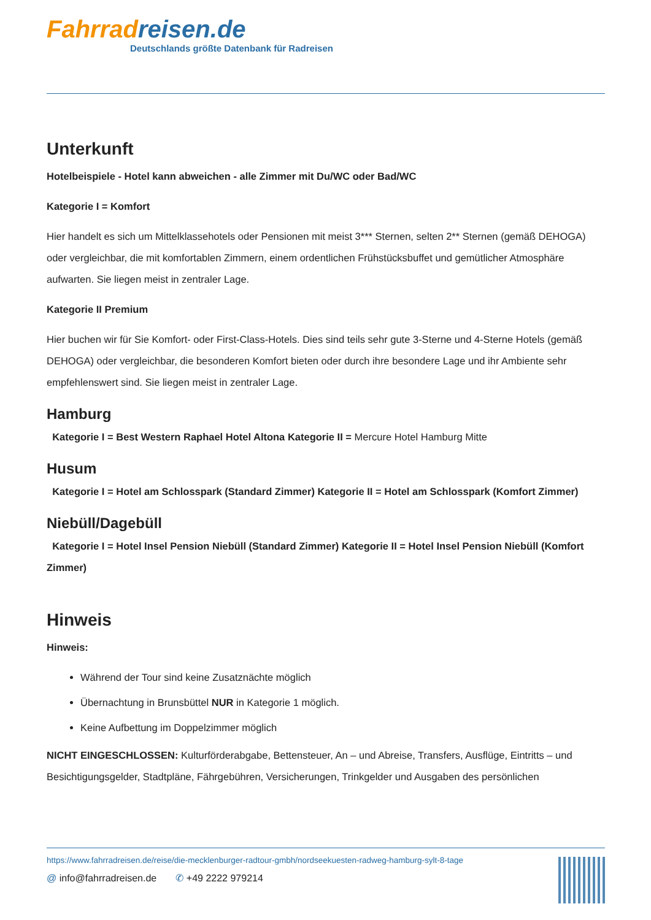Fahrrad reisen.de
Deutschlands größte Datenbank für Radreisen
Unterkunft
Hotelbeispiele - Hotel kann abweichen - alle Zimmer mit Du/WC oder Bad/WC
Kategorie I = Komfort
Hier handelt es sich um Mittelklassehotels oder Pensionen mit meist 3*** Sternen, selten 2** Sternen (gemäß DEHOGA) oder vergleichbar, die mit komfortablen Zimmern, einem ordentlichen Frühstücksbuffet und gemütlicher Atmosphäre aufwarten. Sie liegen meist in zentraler Lage.
Kategorie II Premium
Hier buchen wir für Sie Komfort- oder First-Class-Hotels. Dies sind teils sehr gute 3-Sterne und 4-Sterne Hotels (gemäß DEHOGA) oder vergleichbar, die besonderen Komfort bieten oder durch ihre besondere Lage und ihr Ambiente sehr empfehlenswert sind. Sie liegen meist in zentraler Lage.
Hamburg
Kategorie I = Best Western Raphael Hotel Altona Kategorie II = Mercure Hotel Hamburg Mitte
Husum
Kategorie I = Hotel am Schlosspark (Standard Zimmer) Kategorie II = Hotel am Schlosspark (Komfort Zimmer)
Niebüll/Dagebüll
Kategorie I = Hotel Insel Pension Niebüll (Standard Zimmer) Kategorie II = Hotel Insel Pension Niebüll (Komfort Zimmer)
Hinweis
Hinweis:
Während der Tour sind keine Zusatznächte möglich
Übernachtung in Brunsbüttel NUR in Kategorie 1 möglich.
Keine Aufbettung im Doppelzimmer möglich
NICHT EINGESCHLOSSEN: Kulturförderabgabe, Bettensteuer, An – und Abreise, Transfers, Ausflüge, Eintritts – und Besichtigungsgelder, Stadtpläne, Fährgebühren, Versicherungen, Trinkgelder und Ausgaben des persönlichen
https://www.fahrradreisen.de/reise/die-mecklenburger-radtour-gmbh/nordseekuesten-radweg-hamburg-sylt-8-tage
@ info@fahrradreisen.de ✆ +49 2222 979214